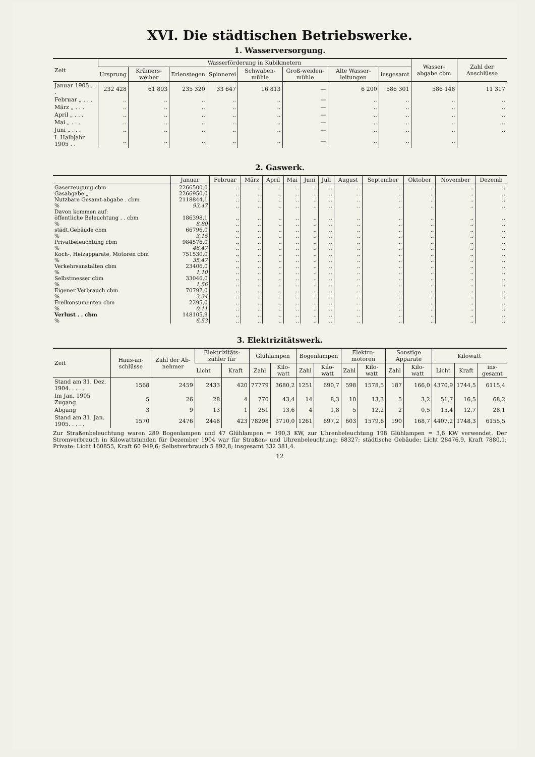XVI. Die städtischen Betriebswerke.
1. Wasserversorgung.
| Zeit | Wasserförderung in Kubikmetern | | | | | | | | Wasser-abgabe cbm | Zahl der Anschlüsse |
| --- | --- | --- | --- | --- | --- | --- | --- | --- | --- | --- |
| | Ursprung | Krämers-weiher | Erlenstegen | Spinnerei | Schwaben-mühle | Groß-weiden-mühle | Alte Wasser-leitungen | insgesamt | | |
| Januar 1905 . . . | 232 428 | 61 893 | 235 320 | 33 647 | 16 813 | — | 6 200 | 586 301 | 586 148 | 11 317 |
| Februar „ . . . | .. | .. | .. | .. | .. | — | .. | .. | .. | .. |
| März „ . . . | .. | .. | .. | .. | .. | — | .. | .. | .. | .. |
| April „ . . . | .. | .. | .. | .. | .. | — | .. | .. | .. | .. |
| Mai „ . . . | .. | .. | .. | .. | .. | — | .. | .. | .. | .. |
| Juni „ . . . | .. | .. | .. | .. | .. | — | .. | .. | .. | .. |
| I. Halbjahr 1905 . . | .. | .. | .. | .. | .. | — | .. | .. | .. | |
2. Gaswerk.
| | Januar | Februar | März | April | Mai | Juni | Juli | August | September | Oktober | November | Dezemb |
| --- | --- | --- | --- | --- | --- | --- | --- | --- | --- | --- | --- | --- |
| Gaserzeugung cbm | 2266500,0 | .. | .. | .. | .. | .. | .. | .. | .. | .. | .. | .. |
| Gasabgabe „ | 2266950,0 | .. | .. | .. | .. | .. | .. | .. | .. | .. | .. | .. |
| Nutzbare Gesamt-abgabe . cbm | 2118844,1 | .. | .. | .. | .. | .. | .. | .. | .. | .. | .. | .. |
| % | 93,47 | .. | .. | .. | .. | .. | .. | .. | .. | .. | .. | .. |
| Davon kommen auf: | | | | | | | | | | | | |
| öffentliche Beleuchtung . . cbm | 186398,1 | .. | .. | .. | .. | .. | .. | .. | .. | .. | .. | .. |
| % | 8,80 | .. | .. | .. | .. | .. | .. | .. | .. | .. | .. | .. |
| städt.Gebäude cbm | 66796,0 | .. | .. | .. | .. | .. | .. | .. | .. | .. | .. | .. |
| % | 3,15 | .. | .. | .. | .. | .. | .. | .. | .. | .. | .. | .. |
| Privatbeleuchtung cbm | 984576,0 | .. | .. | .. | .. | .. | .. | .. | .. | .. | .. | .. |
| % | 46,47 | .. | .. | .. | .. | .. | .. | .. | .. | .. | .. | .. |
| Koch-, Heizapparate, Motoren cbm | 751530,0 | .. | .. | .. | .. | .. | .. | .. | .. | .. | .. | .. |
| % | 35,47 | .. | .. | .. | .. | .. | .. | .. | .. | .. | .. | .. |
| Verkehrsanstalten cbm | 23406,0 | .. | .. | .. | .. | .. | .. | .. | .. | .. | .. | .. |
| % | 1,10 | .. | .. | .. | .. | .. | .. | .. | .. | .. | .. | .. |
| Selbstmesser cbm | 33046,0 | .. | .. | .. | .. | .. | .. | .. | .. | .. | .. | .. |
| % | 1,56 | .. | .. | .. | .. | .. | .. | .. | .. | .. | .. | .. |
| Eigener Verbrauch cbm | 70797,0 | .. | .. | .. | .. | .. | .. | .. | .. | .. | .. | .. |
| % | 3,34 | .. | .. | .. | .. | .. | .. | .. | .. | .. | .. | .. |
| Freikonsumenten cbm | 2295,0 | .. | .. | .. | .. | .. | .. | .. | .. | .. | .. | .. |
| % | 0,11 | .. | .. | .. | .. | .. | .. | .. | .. | .. | .. | .. |
| Verlust . . cbm | 148105,9 | .. | .. | .. | .. | .. | .. | .. | .. | .. | .. | .. |
| % | 6,53 | .. | .. | .. | .. | .. | .. | .. | .. | .. | .. | .. |
3. Elektrizitätswerk.
| Zeit | Haus-an-schlüsse | Zahl der Ab-nehmer | Elektrizitäts-zähler für | | Glühlampen | | Bogenlampen | | Elektro-motoren | | Sonstige Apparate | | Kilowatt | | |
| --- | --- | --- | --- | --- | --- | --- | --- | --- | --- | --- | --- | --- | --- | --- | --- |
| | | | Licht | Kraft | Zahl | Kilo-watt | Zahl | Kilo-watt | Zahl | Kilo-watt | Zahl | Kilo-watt | Licht | Kraft | ins-gesamt |
| Stand am 31. Dez. 1904. . . . . | 1568 | 2459 | 2433 | 420 | 77779 | 3680,2 | 1251 | 690,7 | 598 | 1578,5 | 187 | 166,0 | 4370,9 | 1744,5 | 6115,4 |
| Im Jan. 1905 Zugang | 5 | 26 | 28 | 4 | 770 | 43,4 | 14 | 8,3 | 10 | 13,3 | 5 | 3,2 | 51,7 | 16,5 | 68,2 |
| Abgang | 3 | 9 | 13 | 1 | 251 | 13,6 | 4 | 1,8 | 5 | 12,2 | 2 | 0,5 | 15,4 | 12,7 | 28,1 |
| Stand am 31. Jan. 1905. . . . . | 1570 | 2476 | 2448 | 423 | 78298 | 3710,0 | 1261 | 697,2 | 603 | 1579,6 | 190 | 168,7 | 4407,2 | 1748,3 | 6155,5 |
Zur Straßenbeleuchtung waren 289 Bogenlampen und 47 Glühlampen = 190,3 KW, zur Uhrenbeleuchtung 198 Glühlampen = 3,6 KW verwendet. Der Stromverbrauch in Kilowattstunden für Dezember 1904 war für Straßen- und Uhrenbeleuchtung: 68327; städtische Gebäude: Licht 28476,9, Kraft 7880,1; Private: Licht 160855, Kraft 60 949,6; Selbstverbrauch 5 892,8; insgesamt 332 381,4.
12